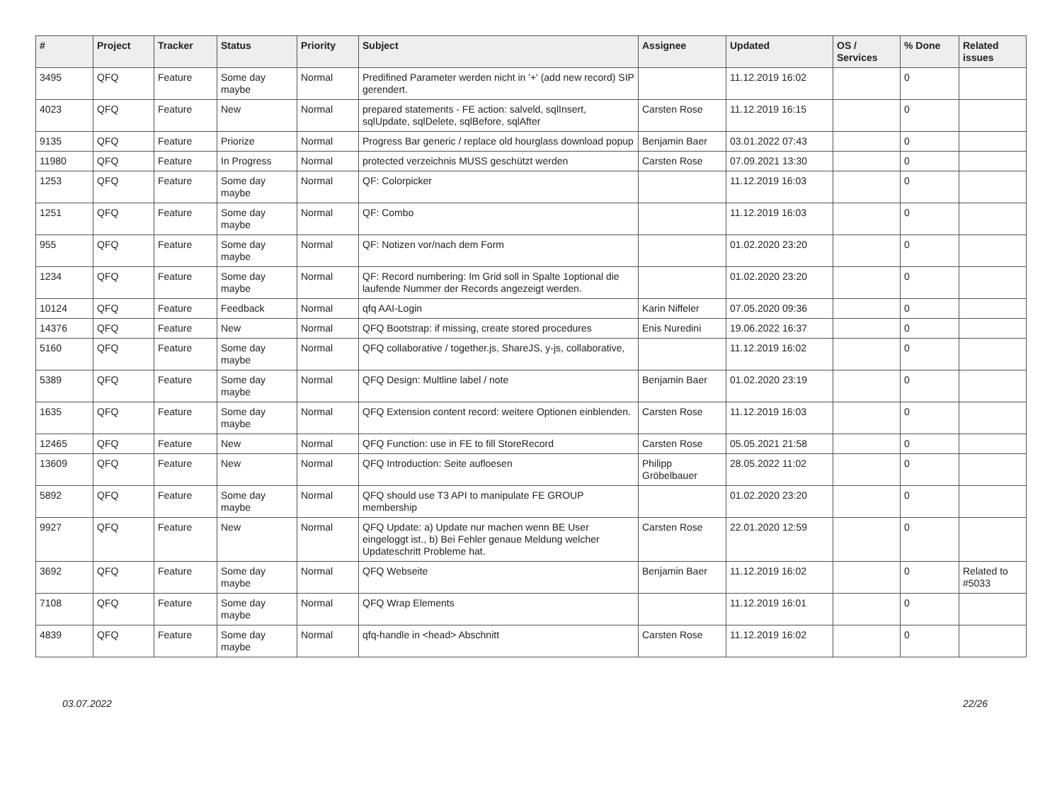| # | Project | Tracker | Status | Priority | Subject | Assignee | Updated | OS / Services | % Done | Related issues |
| --- | --- | --- | --- | --- | --- | --- | --- | --- | --- | --- |
| 3495 | QFQ | Feature | Some day maybe | Normal | Predifined Parameter werden nicht in '+' (add new record) SIP gerendert. | | 11.12.2019 16:02 | | 0 | |
| 4023 | QFQ | Feature | New | Normal | prepared statements - FE action: salveld, sqlInsert, sqlUpdate, sqlDelete, sqlBefore, sqlAfter | Carsten Rose | 11.12.2019 16:15 | | 0 | |
| 9135 | QFQ | Feature | Priorize | Normal | Progress Bar generic / replace old hourglass download popup | Benjamin Baer | 03.01.2022 07:43 | | 0 | |
| 11980 | QFQ | Feature | In Progress | Normal | protected verzeichnis MUSS geschützt werden | Carsten Rose | 07.09.2021 13:30 | | 0 | |
| 1253 | QFQ | Feature | Some day maybe | Normal | QF: Colorpicker | | 11.12.2019 16:03 | | 0 | |
| 1251 | QFQ | Feature | Some day maybe | Normal | QF: Combo | | 11.12.2019 16:03 | | 0 | |
| 955 | QFQ | Feature | Some day maybe | Normal | QF: Notizen vor/nach dem Form | | 01.02.2020 23:20 | | 0 | |
| 1234 | QFQ | Feature | Some day maybe | Normal | QF: Record numbering: Im Grid soll in Spalte 1optional die laufende Nummer der Records angezeigt werden. | | 01.02.2020 23:20 | | 0 | |
| 10124 | QFQ | Feature | Feedback | Normal | qfq AAI-Login | Karin Niffeler | 07.05.2020 09:36 | | 0 | |
| 14376 | QFQ | Feature | New | Normal | QFQ Bootstrap: if missing, create stored procedures | Enis Nuredini | 19.06.2022 16:37 | | 0 | |
| 5160 | QFQ | Feature | Some day maybe | Normal | QFQ collaborative / together.js, ShareJS, y-js, collaborative, | | 11.12.2019 16:02 | | 0 | |
| 5389 | QFQ | Feature | Some day maybe | Normal | QFQ Design: Multline label / note | Benjamin Baer | 01.02.2020 23:19 | | 0 | |
| 1635 | QFQ | Feature | Some day maybe | Normal | QFQ Extension content record: weitere Optionen einblenden. | Carsten Rose | 11.12.2019 16:03 | | 0 | |
| 12465 | QFQ | Feature | New | Normal | QFQ Function: use in FE to fill StoreRecord | Carsten Rose | 05.05.2021 21:58 | | 0 | |
| 13609 | QFQ | Feature | New | Normal | QFQ Introduction: Seite aufloesen | Philipp Gröbelbauer | 28.05.2022 11:02 | | 0 | |
| 5892 | QFQ | Feature | Some day maybe | Normal | QFQ should use T3 API to manipulate FE GROUP membership | | 01.02.2020 23:20 | | 0 | |
| 9927 | QFQ | Feature | New | Normal | QFQ Update: a) Update nur machen wenn BE User eingeloggt ist., b) Bei Fehler genaue Meldung welcher Updateschritt Probleme hat. | Carsten Rose | 22.01.2020 12:59 | | 0 | |
| 3692 | QFQ | Feature | Some day maybe | Normal | QFQ Webseite | Benjamin Baer | 11.12.2019 16:02 | | 0 | Related to #5033 |
| 7108 | QFQ | Feature | Some day maybe | Normal | QFQ Wrap Elements | | 11.12.2019 16:01 | | 0 | |
| 4839 | QFQ | Feature | Some day maybe | Normal | qfq-handle in <head> Abschnitt | Carsten Rose | 11.12.2019 16:02 | | 0 | |
03.07.2022 22/26